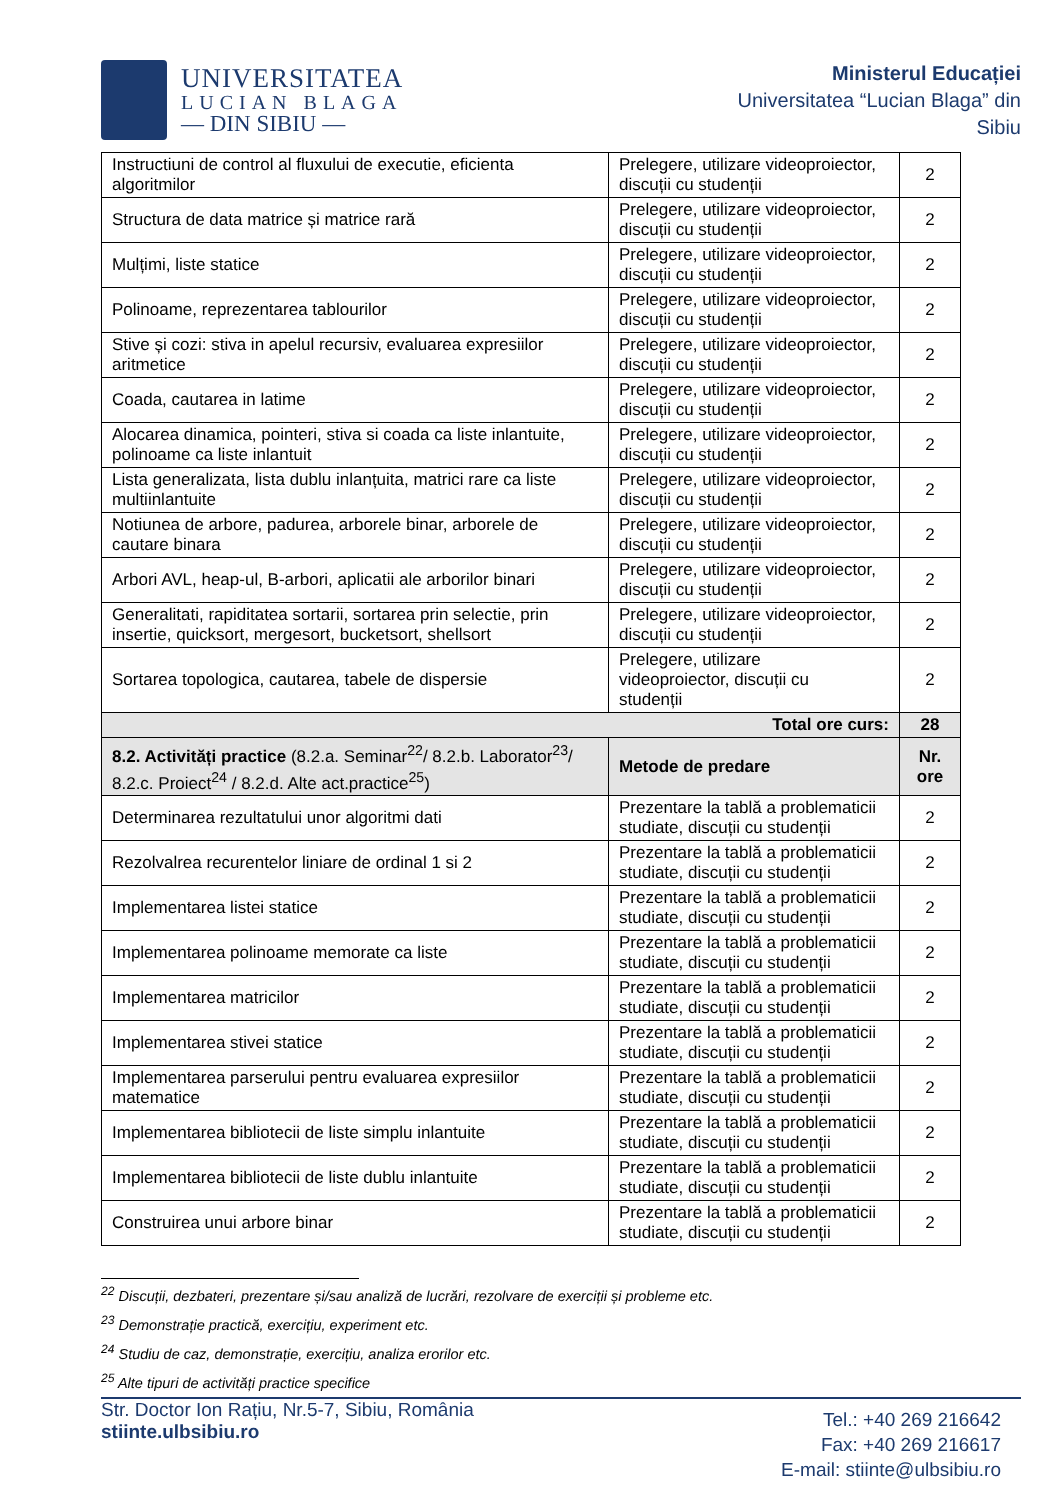UNIVERSITATEA
LUCIAN BLAGA
— DIN SIBIU —
Ministerul Educației
Universitatea “Lucian Blaga” din Sibiu
| Instructiuni de control al fluxului de executie, eficienta algoritmilor | Prelegere, utilizare videoproiector, discuții cu studenții | 2 |
| Structura de data matrice și matrice rară | Prelegere, utilizare videoproiector, discuții cu studenții | 2 |
| Mulțimi, liste statice | Prelegere, utilizare videoproiector, discuții cu studenții | 2 |
| Polinoame, reprezentarea tablourilor | Prelegere, utilizare videoproiector, discuții cu studenții | 2 |
| Stive și cozi: stiva in apelul recursiv, evaluarea expresiilor aritmetice | Prelegere, utilizare videoproiector, discuții cu studenții | 2 |
| Coada, cautarea in latime | Prelegere, utilizare videoproiector, discuții cu studenții | 2 |
| Alocarea dinamica, pointeri, stiva si coada ca liste inlantuite, polinoame ca liste inlantuit | Prelegere, utilizare videoproiector, discuții cu studenții | 2 |
| Lista generalizata, lista dublu inlanțuita, matrici rare ca liste multiinlantuite | Prelegere, utilizare videoproiector, discuții cu studenții | 2 |
| Notiunea de arbore, padurea, arborele binar, arborele de cautare binara | Prelegere, utilizare videoproiector, discuții cu studenții | 2 |
| Arbori AVL, heap-ul, B-arbori, aplicatii ale arborilor binari | Prelegere, utilizare videoproiector, discuții cu studenții | 2 |
| Generalitati, rapiditatea sortarii, sortarea prin selectie, prin insertie, quicksort, mergesort, bucketsort, shellsort | Prelegere, utilizare videoproiector, discuții cu studenții | 2 |
| Sortarea topologica, cautarea, tabele de dispersie | Prelegere, utilizare videoproiector, discuții cu studenții | 2 |
| Total ore curs: | | 28 |
| 8.2. Activități practice (8.2.a. Seminar<sup>22</sup>/ 8.2.b. Laborator<sup>23</sup>/ 8.2.c. Proiect<sup>24</sup> / 8.2.d. Alte act.practice<sup>25</sup>) | Metode de predare | Nr. ore |
| Determinarea rezultatului unor algoritmi dati | Prezentare la tablă a problematicii studiate, discuții cu studenții | 2 |
| Rezolvalrea recurentelor liniare de ordinal 1 si 2 | Prezentare la tablă a problematicii studiate, discuții cu studenții | 2 |
| Implementarea listei statice | Prezentare la tablă a problematicii studiate, discuții cu studenții | 2 |
| Implementarea polinoame memorate ca liste | Prezentare la tablă a problematicii studiate, discuții cu studenții | 2 |
| Implementarea matricilor | Prezentare la tablă a problematicii studiate, discuții cu studenții | 2 |
| Implementarea stivei statice | Prezentare la tablă a problematicii studiate, discuții cu studenții | 2 |
| Implementarea parserului pentru evaluarea expresiilor matematice | Prezentare la tablă a problematicii studiate, discuții cu studenții | 2 |
| Implementarea bibliotecii de liste simplu inlantuite | Prezentare la tablă a problematicii studiate, discuții cu studenții | 2 |
| Implementarea bibliotecii de liste dublu inlantuite | Prezentare la tablă a problematicii studiate, discuții cu studenții | 2 |
| Construirea unui arbore binar | Prezentare la tablă a problematicii studiate, discuții cu studenții | 2 |
<sup>22</sup> Discuții, dezbateri, prezentare și/sau analiză de lucrări, rezolvare de exerciții și probleme etc.
<sup>23</sup> Demonstrație practică, exercițiu, experiment etc.
<sup>24</sup> Studiu de caz, demonstrație, exercițiu, analiza erorilor etc.
<sup>25</sup> Alte tipuri de activități practice specifice
Str. Doctor Ion Rațiu, Nr.5-7, Sibiu, România
stiinte.ulbsibiu.ro
Tel.: +40 269 216642
Fax: +40 269 216617
E-mail: stiinte@ulbsibiu.ro